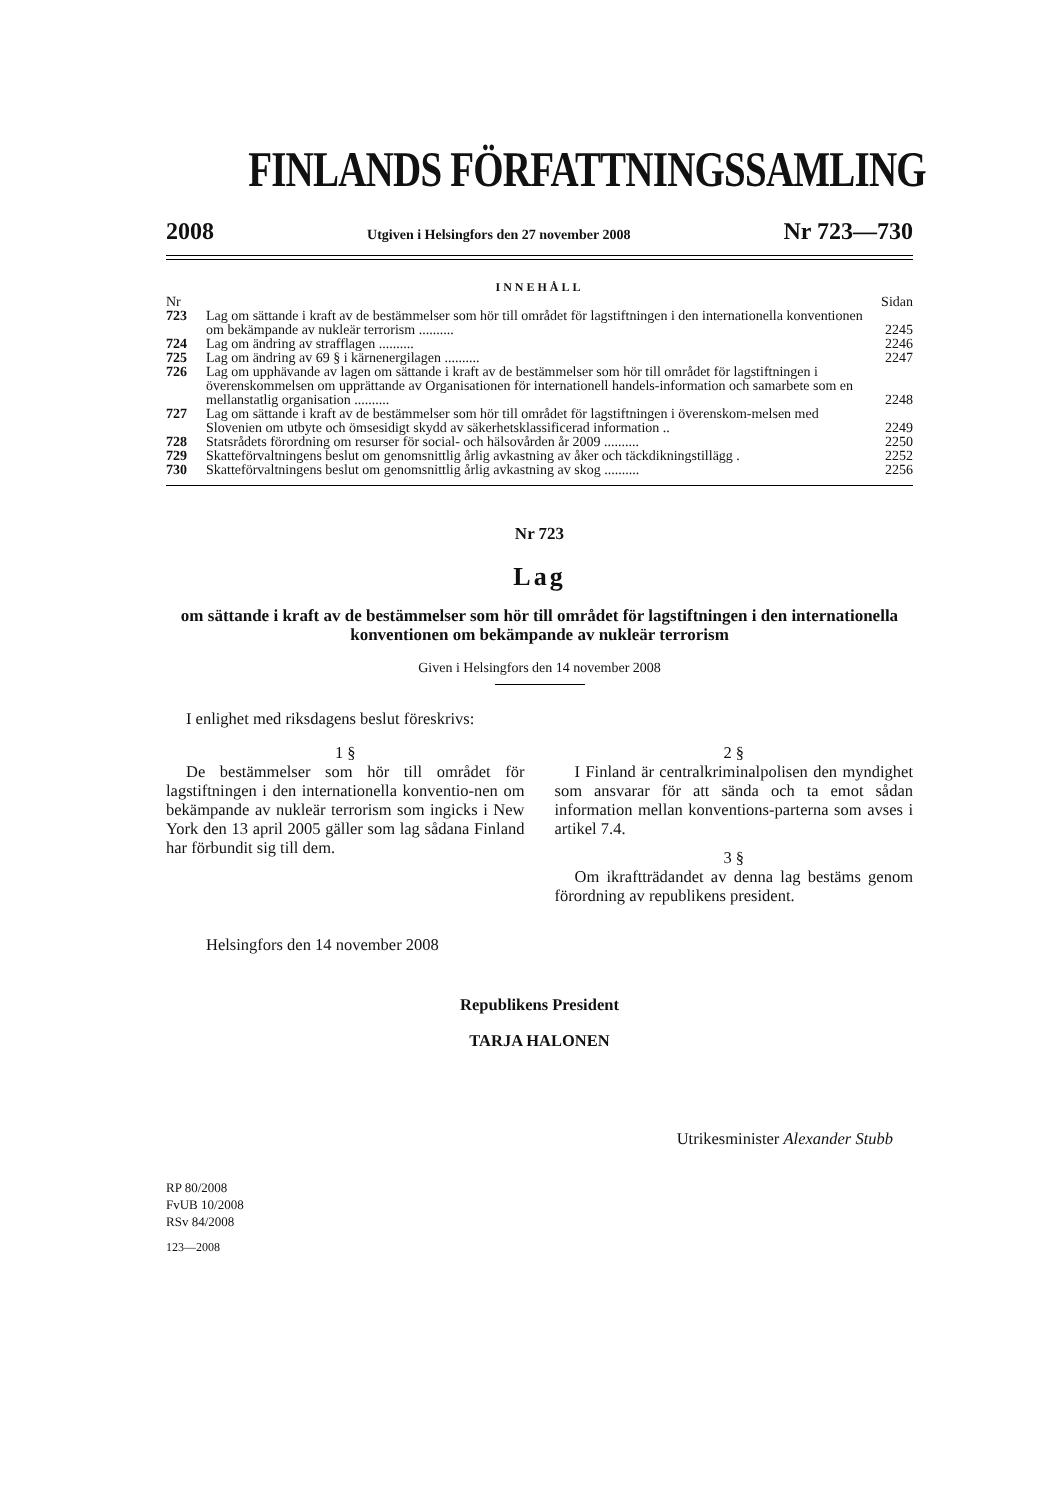FINLANDS FÖRFATTNINGSSAMLING
2008 Utgiven i Helsingfors den 27 november 2008 Nr 723—730
INNEHÅLL
| Nr | | Sidan |
| 723 | Lag om sättande i kraft av de bestämmelser som hör till området för lagstiftningen i den internationella konventionen om bekämpande av nukleär terrorism .......... | 2245 |
| 724 | Lag om ändring av strafflagen .......... | 2246 |
| 725 | Lag om ändring av 69 § i kärnenergilagen .......... | 2247 |
| 726 | Lag om upphävande av lagen om sättande i kraft av de bestämmelser som hör till området för lagstiftningen i överenskommelsen om upprättande av Organisationen för internationell handels-information och samarbete som en mellanstatlig organisation .......... | 2248 |
| 727 | Lag om sättande i kraft av de bestämmelser som hör till området för lagstiftningen i överenskom-melsen med Slovenien om utbyte och ömsesidigt skydd av säkerhetsklassificerad information .. | 2249 |
| 728 | Statsrådets förordning om resurser för social- och hälsovården år 2009 .......... | 2250 |
| 729 | Skatteförvaltningens beslut om genomsnittlig årlig avkastning av åker och täckdikningstillägg . | 2252 |
| 730 | Skatteförvaltningens beslut om genomsnittlig årlig avkastning av skog .......... | 2256 |
Nr 723
Lag
om sättande i kraft av de bestämmelser som hör till området för lagstiftningen i den internationella konventionen om bekämpande av nukleär terrorism
Given i Helsingfors den 14 november 2008
I enlighet med riksdagens beslut föreskrivs:
1 §
De bestämmelser som hör till området för lagstiftningen i den internationella konventio-nen om bekämpande av nukleär terrorism som ingicks i New York den 13 april 2005 gäller som lag sådana Finland har förbundit sig till dem.
2 §
I Finland är centralkriminalpolisen den myndighet som ansvarar för att sända och ta emot sådan information mellan konventions-parterna som avses i artikel 7.4.
3 §
Om ikraftträdandet av denna lag bestäms genom förordning av republikens president.
Helsingfors den 14 november 2008
Republikens President
TARJA HALONEN
Utrikesminister Alexander Stubb
RP 80/2008
FvUB 10/2008
RSv 84/2008
123—2008